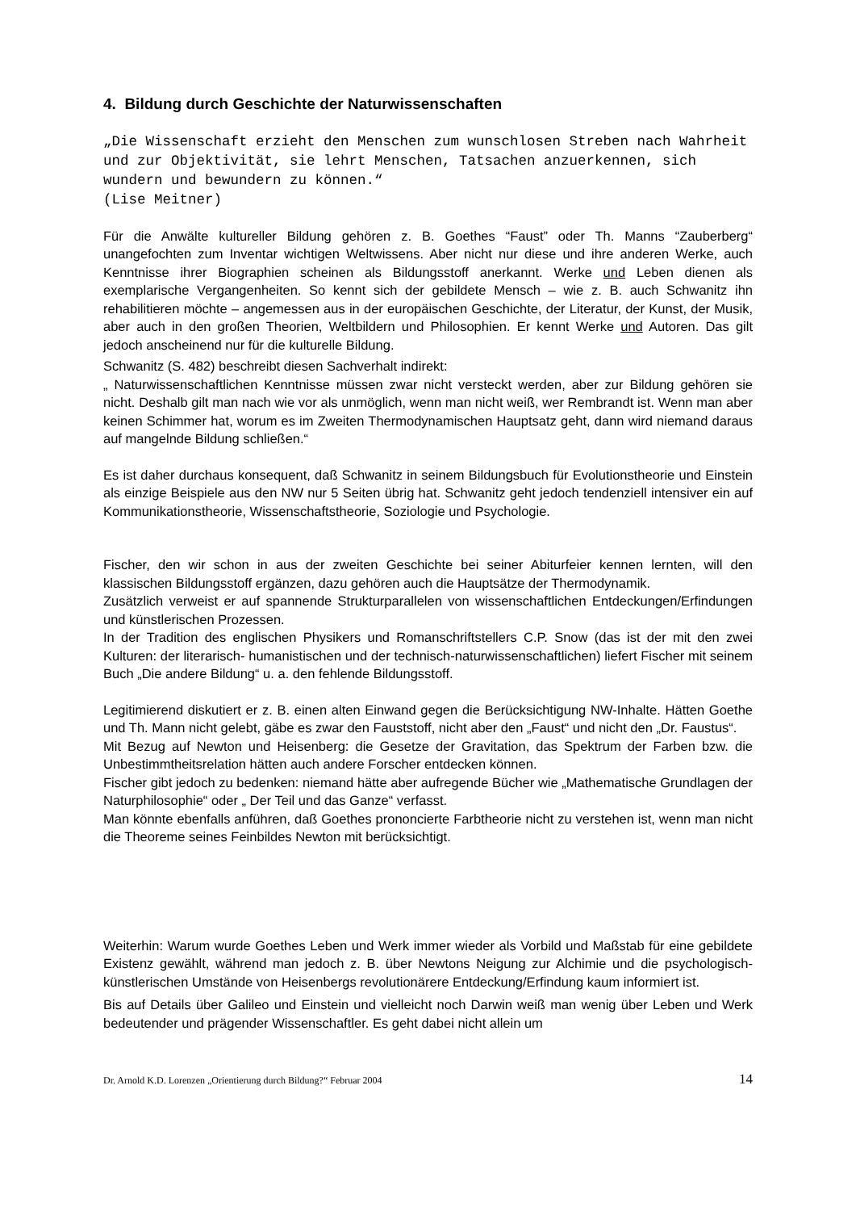4. Bildung durch Geschichte der Naturwissenschaften
„Die Wissenschaft erzieht den Menschen zum wunschlosen Streben nach Wahrheit und zur Objektivität, sie lehrt Menschen, Tatsachen anzuerkennen, sich wundern und bewundern zu können.“
(Lise Meitner)
Für die Anwälte kultureller Bildung gehören z. B. Goethes “Faust” oder Th. Manns “Zauberberg“ unangefochten zum Inventar wichtigen Weltwissens. Aber nicht nur diese und ihre anderen Werke, auch Kenntnisse ihrer Biographien scheinen als Bildungsstoff anerkannt. Werke und Leben dienen als exemplarische Vergangenheiten. So kennt sich der gebildete Mensch – wie z. B. auch Schwanitz ihn rehabilitieren möchte – angemessen aus in der europäischen Geschichte, der Literatur, der Kunst, der Musik, aber auch in den großen Theorien, Weltbildern und Philosophien. Er kennt Werke und Autoren. Das gilt jedoch anscheinend nur für die kulturelle Bildung.
Schwanitz (S. 482) beschreibt diesen Sachverhalt indirekt:
„ Naturwissenschaftlichen Kenntnisse müssen zwar nicht versteckt werden, aber zur Bildung gehören sie nicht. Deshalb gilt man nach wie vor als unmöglich, wenn man nicht weiß, wer Rembrandt ist. Wenn man aber keinen Schimmer hat, worum es im Zweiten Thermodynamischen Hauptsatz geht, dann wird niemand daraus auf mangelnde Bildung schließen.“
Es ist daher durchaus konsequent, daß Schwanitz in seinem Bildungsbuch für Evolutionstheorie und Einstein als einzige Beispiele aus den NW nur 5 Seiten übrig hat. Schwanitz geht jedoch tendenziell intensiver ein auf Kommunikationstheorie, Wissenschaftstheorie, Soziologie und Psychologie.
Fischer, den wir schon in aus der zweiten Geschichte bei seiner Abiturfeier kennen lernten, will den klassischen Bildungsstoff ergänzen, dazu gehören auch die Hauptsätze der Thermodynamik.
Zusätzlich verweist er auf spannende Strukturparallelen von wissenschaftlichen Entdeckungen/Erfindungen und künstlerischen Prozessen.
In der Tradition des englischen Physikers und Romanschriftstellers C.P. Snow (das ist der mit den zwei Kulturen: der literarisch- humanistischen und der technisch-naturwissenschaftlichen) liefert Fischer mit seinem Buch „Die andere Bildung“ u. a. den fehlende Bildungsstoff.
Legitimierend diskutiert er z. B. einen alten Einwand gegen die Berücksichtigung NW-Inhalte. Hätten Goethe und Th. Mann nicht gelebt, gäbe es zwar den Fauststoff, nicht aber den „Faust“ und nicht den „Dr. Faustus“.
Mit Bezug auf Newton und Heisenberg: die Gesetze der Gravitation, das Spektrum der Farben bzw. die Unbestimmtheitsrelation hätten auch andere Forscher entdecken können.
Fischer gibt jedoch zu bedenken: niemand hätte aber aufregende Bücher wie „Mathematische Grundlagen der Naturphilosophie“ oder „ Der Teil und das Ganze“ verfasst.
Man könnte ebenfalls anführen, daß Goethes prononcierte Farbtheorie nicht zu verstehen ist, wenn man nicht die Theoreme seines Feinbildes Newton mit berücksichtigt.
Weiterhin: Warum wurde Goethes Leben und Werk immer wieder als Vorbild und Maßstab für eine gebildete Existenz gewählt, während man jedoch z. B. über Newtons Neigung zur Alchimie und die psychologisch-künstlerischen Umstände von Heisenbergs revolutionärere Entdeckung/Erfindung kaum informiert ist.
Bis auf Details über Galileo und Einstein und vielleicht noch Darwin weiß man wenig über Leben und Werk bedeutender und prägender Wissenschaftler. Es geht dabei nicht allein um
Dr. Arnold K.D. Lorenzen „Orientierung durch Bildung?“ Februar 2004 14